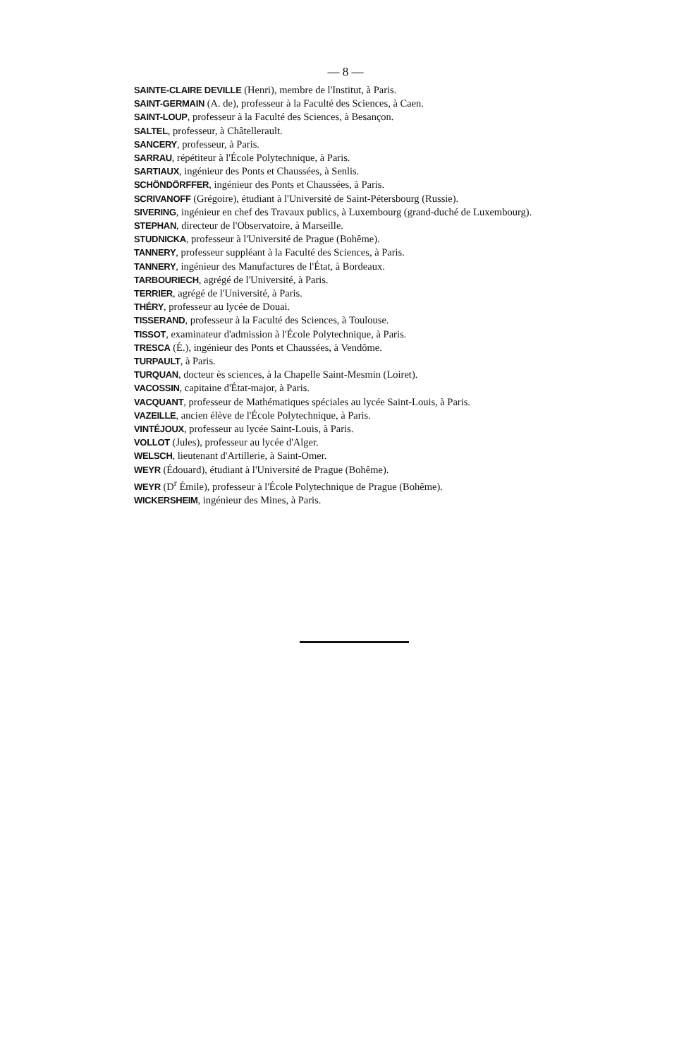— 8 —
SAINTE-CLAIRE DEVILLE (Henri), membre de l'Institut, à Paris.
SAINT-GERMAIN (A. de), professeur à la Faculté des Sciences, à Caen.
SAINT-LOUP, professeur à la Faculté des Sciences, à Besançon.
SALTEL, professeur, à Châtellerault.
SANCERY, professeur, à Paris.
SARRAU, répétiteur à l'École Polytechnique, à Paris.
SARTIAUX, ingénieur des Ponts et Chaussées, à Senlis.
SCHÖNDÖRFFER, ingénieur des Ponts et Chaussées, à Paris.
SCRIVANOFF (Grégoire), étudiant à l'Université de Saint-Pétersbourg (Russie).
SIVERING, ingénieur en chef des Travaux publics, à Luxembourg (grand-duché de Luxembourg).
STEPHAN, directeur de l'Observatoire, à Marseille.
STUDNICKA, professeur à l'Université de Prague (Bohême).
TANNERY, professeur suppléant à la Faculté des Sciences, à Paris.
TANNERY, ingénieur des Manufactures de l'État, à Bordeaux.
TARBOURIECH, agrégé de l'Université, à Paris.
TERRIER, agrégé de l'Université, à Paris.
THÉRY, professeur au lycée de Douai.
TISSERAND, professeur à la Faculté des Sciences, à Toulouse.
TISSOT, examinateur d'admission à l'École Polytechnique, à Paris.
TRESCA (É.), ingénieur des Ponts et Chaussées, à Vendôme.
TURPAULT, à Paris.
TURQUAN, docteur ès sciences, à la Chapelle Saint-Mesmin (Loiret).
VACOSSIN, capitaine d'État-major, à Paris.
VACQUANT, professeur de Mathématiques spéciales au lycée Saint-Louis, à Paris.
VAZEILLE, ancien élève de l'École Polytechnique, à Paris.
VINTÉJOUX, professeur au lycée Saint-Louis, à Paris.
VOLLOT (Jules), professeur au lycée d'Alger.
WELSCH, lieutenant d'Artillerie, à Saint-Omer.
WEYR (Édouard), étudiant à l'Université de Prague (Bohême).
WEYR (D<sup>r</sup> Émile), professeur à l'École Polytechnique de Prague (Bohême).
WICKERSHEIM, ingénieur des Mines, à Paris.